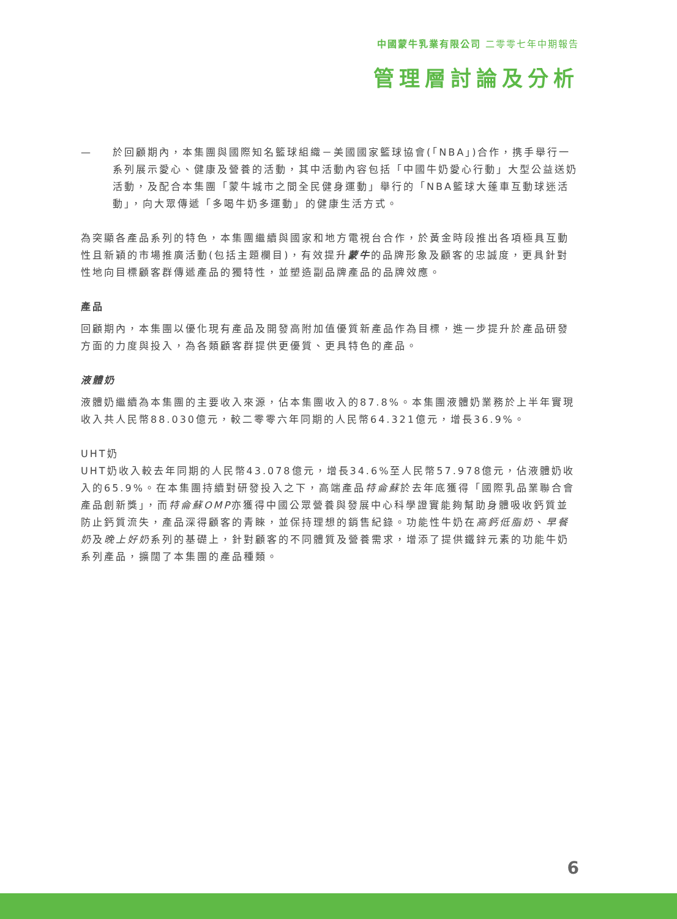中國蒙牛乳業有限公司 二零零七年中期報告
管理層討論及分析
— 於回顧期內，本集團與國際知名籃球組織－美國國家籃球協會(「NBA」)合作，携手舉行一系列展示愛心、健康及營養的活動，其中活動內容包括「中國牛奶愛心行動」大型公益送奶活動，及配合本集團「蒙牛城市之間全民健身運動」舉行的「NBA籃球大蓬車互動球迷活動」，向大眾傳遞「多喝牛奶多運動」的健康生活方式。
為突顯各產品系列的特色，本集團繼續與國家和地方電視台合作，於黃金時段推出各項極具互動性且新穎的市場推廣活動(包括主題欄目)，有效提升蒙牛的品牌形象及顧客的忠誠度，更具針對性地向目標顧客群傳遞產品的獨特性，並塑造副品牌產品的品牌效應。
產品
回顧期內，本集團以優化現有產品及開發高附加值優質新產品作為目標，進一步提升於產品研發方面的力度與投入，為各類顧客群提供更優質、更具特色的產品。
液體奶
液體奶繼續為本集團的主要收入來源，佔本集團收入的87.8%。本集團液體奶業務於上半年實現收入共人民幣88.030億元，較二零零六年同期的人民幣64.321億元，增長36.9%。
UHT奶
UHT奶收入較去年同期的人民幣43.078億元，增長34.6%至人民幣57.978億元，佔液體奶收入的65.9%。在本集團持續對研發投入之下，高端產品特侖蘇於去年底獲得「國際乳品業聯合會產品創新獎」，而特侖蘇OMP亦獲得中國公眾營養與發展中心科學證實能夠幫助身體吸收鈣質並防止鈣質流失，產品深得顧客的青睞，並保持理想的銷售紀錄。功能性牛奶在高鈣低脂奶、早餐奶及晚上好奶系列的基礎上，針對顧客的不同體質及營養需求，增添了提供鐵鋅元素的功能牛奶系列產品，擴闊了本集團的產品種類。
6